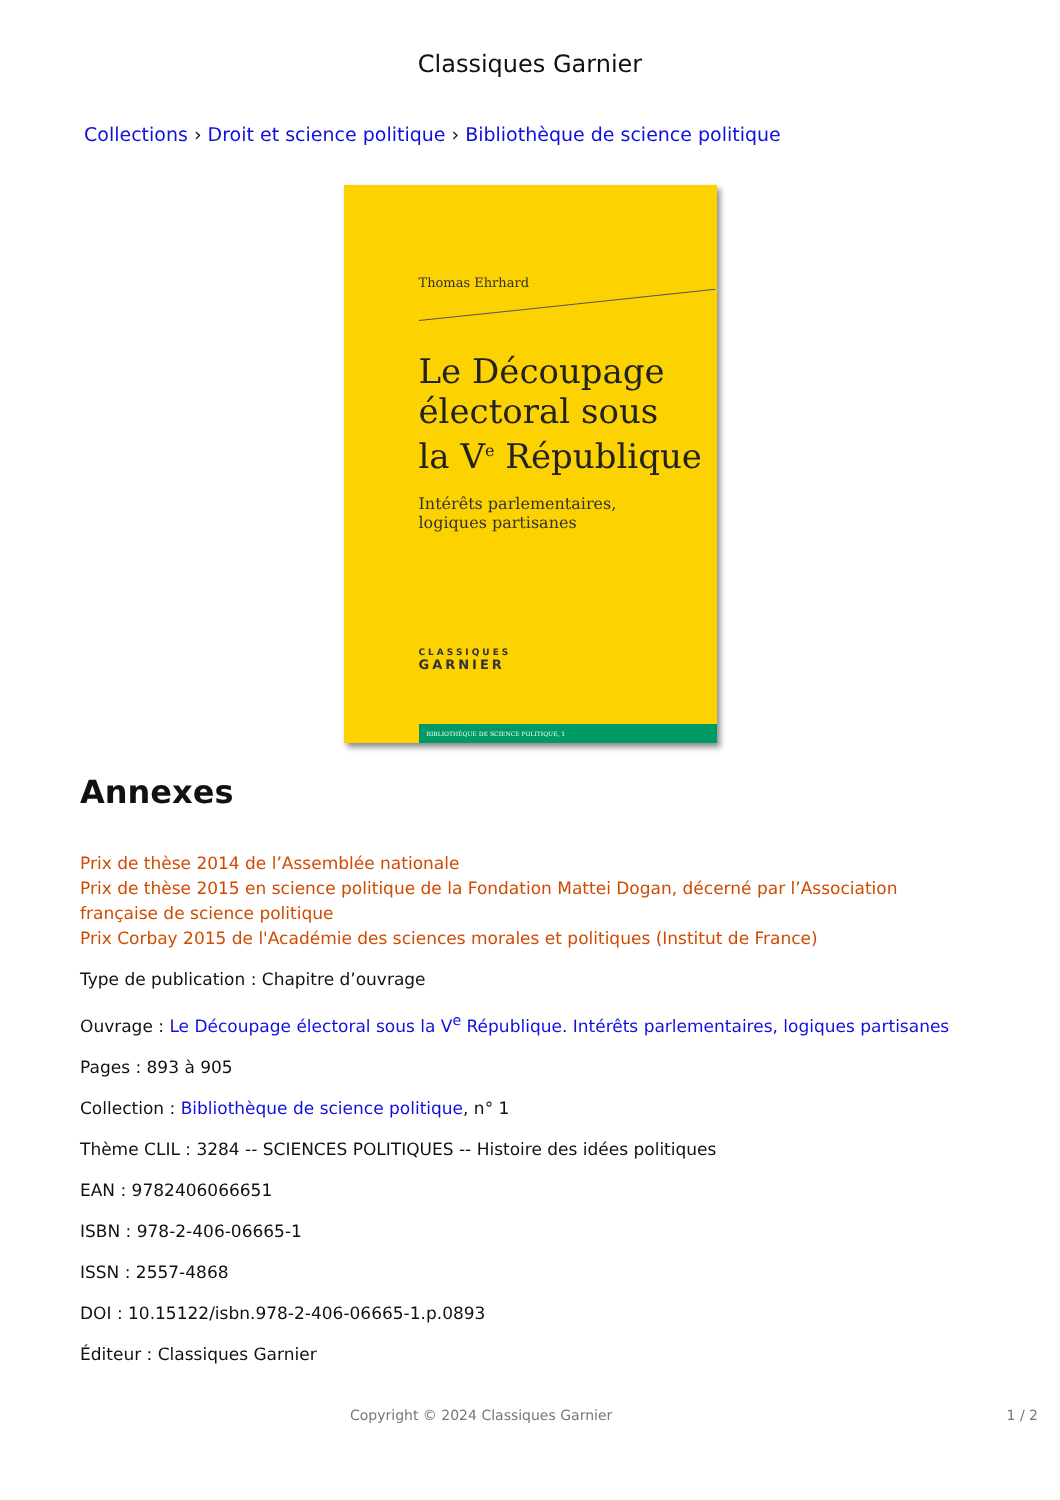Classiques Garnier
Collections › Droit et science politique › Bibliothèque de science politique
Thomas Ehrhard
Le Découpage
électoral sous
la V<sup>e</sup> République
Intérêts parlementaires,
logiques partisanes
CLASSIQUES
GARNIER
BIBLIOTHÈQUE DE SCIENCE POLITIQUE, 1
Annexes
Prix de thèse 2014 de l’Assemblée nationale
Prix de thèse 2015 en science politique de la Fondation Mattei Dogan, décerné par l’Association française de science politique
Prix Corbay 2015 de l'Académie des sciences morales et politiques (Institut de France)
Type de publication : Chapitre d’ouvrage
Ouvrage : Le Découpage électoral sous la V<sup>e</sup> République. Intérêts parlementaires, logiques partisanes
Pages : 893 à 905
Collection : Bibliothèque de science politique, n° 1
Thème CLIL : 3284 -- SCIENCES POLITIQUES -- Histoire des idées politiques
EAN : 9782406066651
ISBN : 978-2-406-06665-1
ISSN : 2557-4868
DOI : 10.15122/isbn.978-2-406-06665-1.p.0893
Éditeur : Classiques Garnier
Copyright © 2024 Classiques Garnier 1 / 2